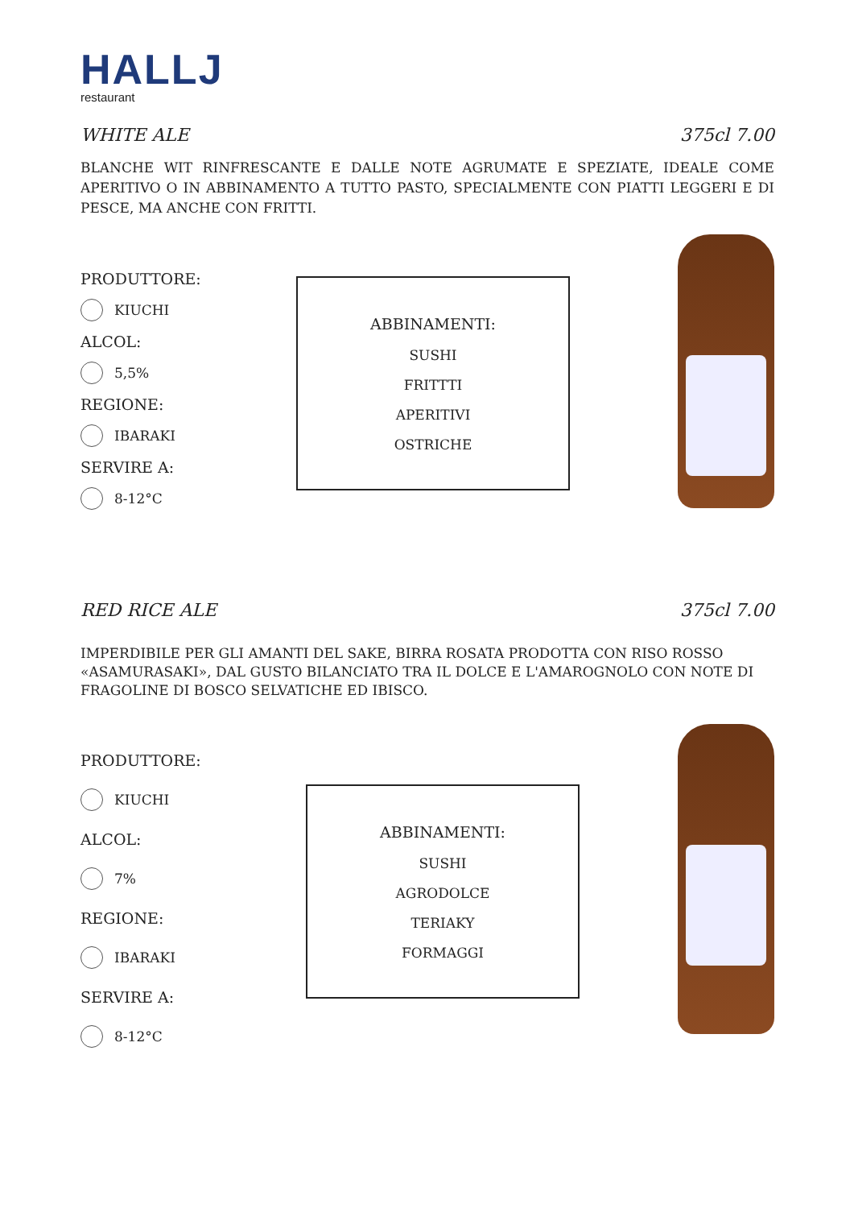HALLJ
restaurant
WHITE ALE 375cl 7.00
BLANCHE WIT RINFRESCANTE E DALLE NOTE AGRUMATE E SPEZIATE, IDEALE COME APERITIVO O IN ABBINAMENTO A TUTTO PASTO, SPECIALMENTE CON PIATTI LEGGERI E DI PESCE, MA ANCHE CON FRITTI.
PRODUTTORE:
KIUCHI
ALCOL:
5,5%
REGIONE:
IBARAKI
SERVIRE A:
8-12°C
ABBINAMENTI:
SUSHI
FRITTTI
APERITIVI
OSTRICHE
RED RICE ALE 375cl 7.00
IMPERDIBILE PER GLI AMANTI DEL SAKE, BIRRA ROSATA PRODOTTA CON RISO ROSSO «ASAMURASAKI», DAL GUSTO BILANCIATO TRA IL DOLCE E L'AMAROGNOLO CON NOTE DI FRAGOLINE DI BOSCO SELVATICHE ED IBISCO.
PRODUTTORE:
KIUCHI
ALCOL:
7%
REGIONE:
IBARAKI
SERVIRE A:
8-12°C
ABBINAMENTI:
SUSHI
AGRODOLCE
TERIAKY
FORMAGGI